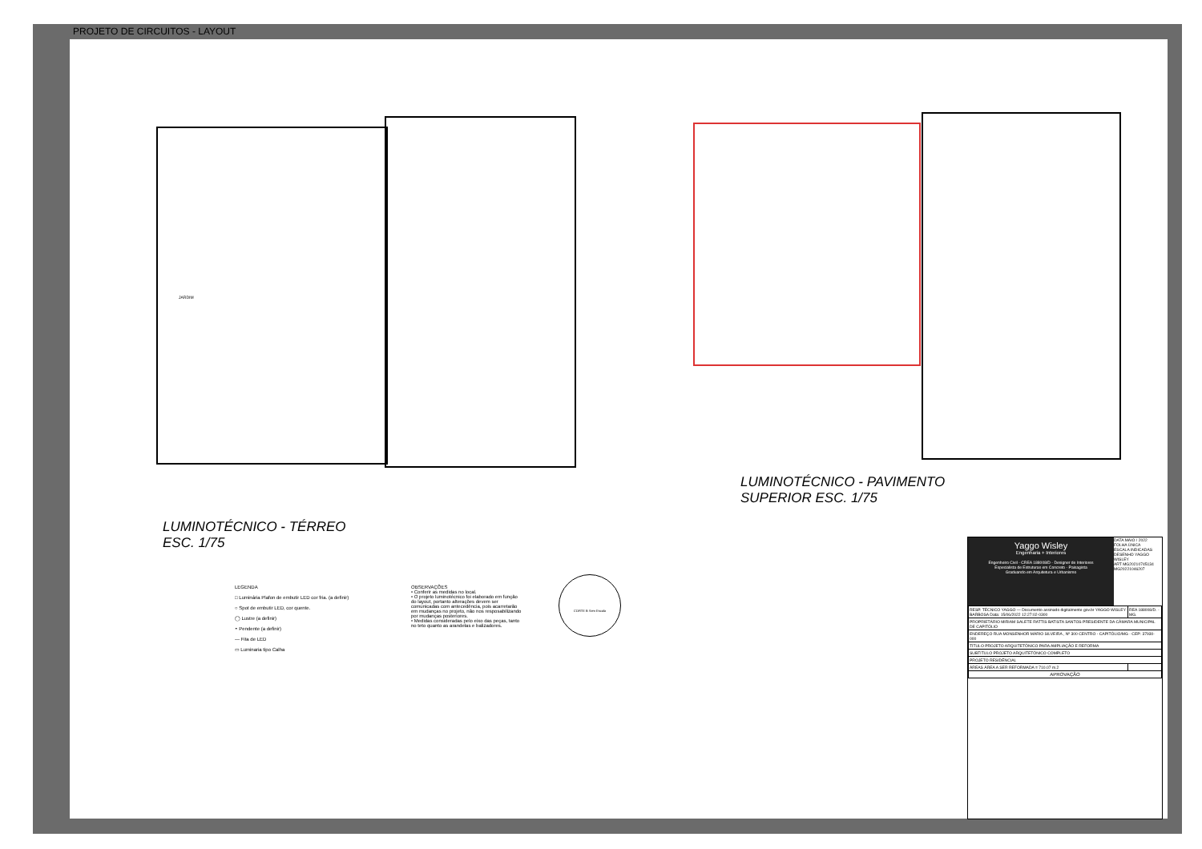PROJETO DE CIRCUITOS - LAYOUT
JARDIM
LUMINOTÉCNICO - TÉRREO
ESC. 1/75
LUMINOTÉCNICO - PAVIMENTO
SUPERIOR ESC. 1/75
LEGENDA
□ Luminária Plafon de embutir LED cor fria. (a definir)
○ Spot de embutir LED, cor quente.
◯ Lustre (a definir)
◓ Pendente (a definir)
— Fita de LED
▭ Luminaria tipo Calha
OBSERVAÇÕES
• Conferir as medidas no local.
• O projeto luminotécnico foi elaborado em função do layout, portanto alterações devem ser comunicadas com antecedência, pois acarretarão em mudanças no projeto, não nos resposabilizando por mudanças posteriores.
• Medidas consideradas pelo eixo das peças, tanto no teto quanto as arandelas e balizadores.
CORTE B Sem Escala
Yaggo Wisley
Engenharia + Interiores
Engenheiro Civil - CREA 188008/D - Designer de Interiores
Especialista de Estruturas em Concreto - Paisagista
Graduando em Arquitetura e Urbanismo
DATA MAIO / 2022
FOLHA ÚNICA
ESCALA INDICADAS
DESENHO YAGGO WISLEY
ART MG20210745134 MG20221046207
| RESP. TÉCNICO YAGGO — Documento assinado digitalmente gov.br YAGGO WISLEY BARBOSA Data: 15/06/2022 12:27:02-0300 | REA 188008/D. - MG. |
| PROPRIETÁRIO MIRIAM SALETE RATTIS BATISTA SANTOS PRESIDENTE DA CÂMARA MUNICIPAL DE CAPITÓLIO | |
| ENDEREÇO RUA MONSENHOR MÁRIO SILVEIRA , Nº 300 CENTRO - CAPITÓLIO/MG - CEP: 37930-000 | |
| TÍTULO PROJETO ARQUITETÔNICO PARA AMPLIAÇÃO E REFORMA | |
| SUBTITULO PROJETO ARQUITETÔNICO COMPLETO | |
| PROJETO RESIDÊNCIAL | |
| ÁREAS ÁREA A SER REFORMADA = 710.07 m.2 | |
| APROVAÇÃO | |